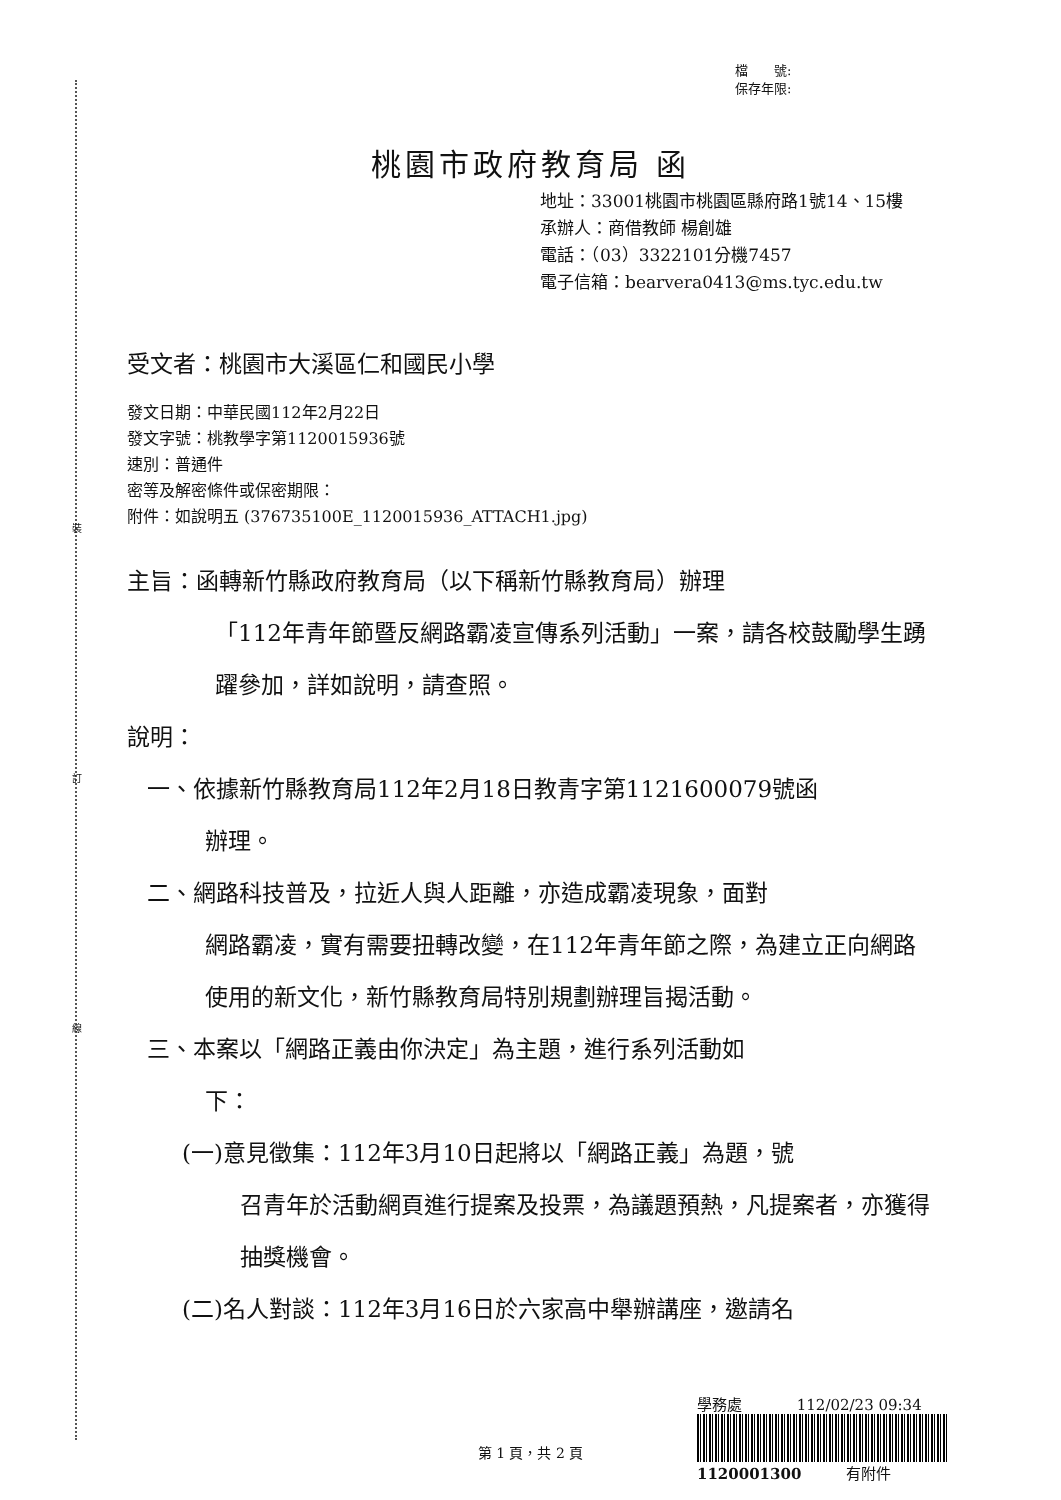裝
訂
線
檔　　號:
保存年限:
桃園市政府教育局 函
地址：33001桃園市桃園區縣府路1號14、15樓
承辦人：商借教師 楊創雄
電話：（03）3322101分機7457
電子信箱：bearvera0413@ms.tyc.edu.tw
受文者：桃園市大溪區仁和國民小學
發文日期：中華民國112年2月22日
發文字號：桃教學字第1120015936號
速別：普通件
密等及解密條件或保密期限：
附件：如說明五 (376735100E_1120015936_ATTACH1.jpg)
主旨：函轉新竹縣政府教育局（以下稱新竹縣教育局）辦理
「112年青年節暨反網路霸凌宣傳系列活動」一案，請各校鼓勵學生踴躍參加，詳如說明，請查照。
說明：
一、依據新竹縣教育局112年2月18日教青字第1121600079號函
辦理。
二、網路科技普及，拉近人與人距離，亦造成霸凌現象，面對
網路霸凌，實有需要扭轉改變，在112年青年節之際，為建立正向網路使用的新文化，新竹縣教育局特別規劃辦理旨揭活動。
三、本案以「網路正義由你決定」為主題，進行系列活動如
下：
(一)意見徵集：112年3月10日起將以「網路正義」為題，號
召青年於活動網頁進行提案及投票，為議題預熱，凡提案者，亦獲得抽獎機會。
(二)名人對談：112年3月16日於六家高中舉辦講座，邀請名
學務處 112/02/23 09:34
1120001300 有附件
第 1 頁，共 2 頁